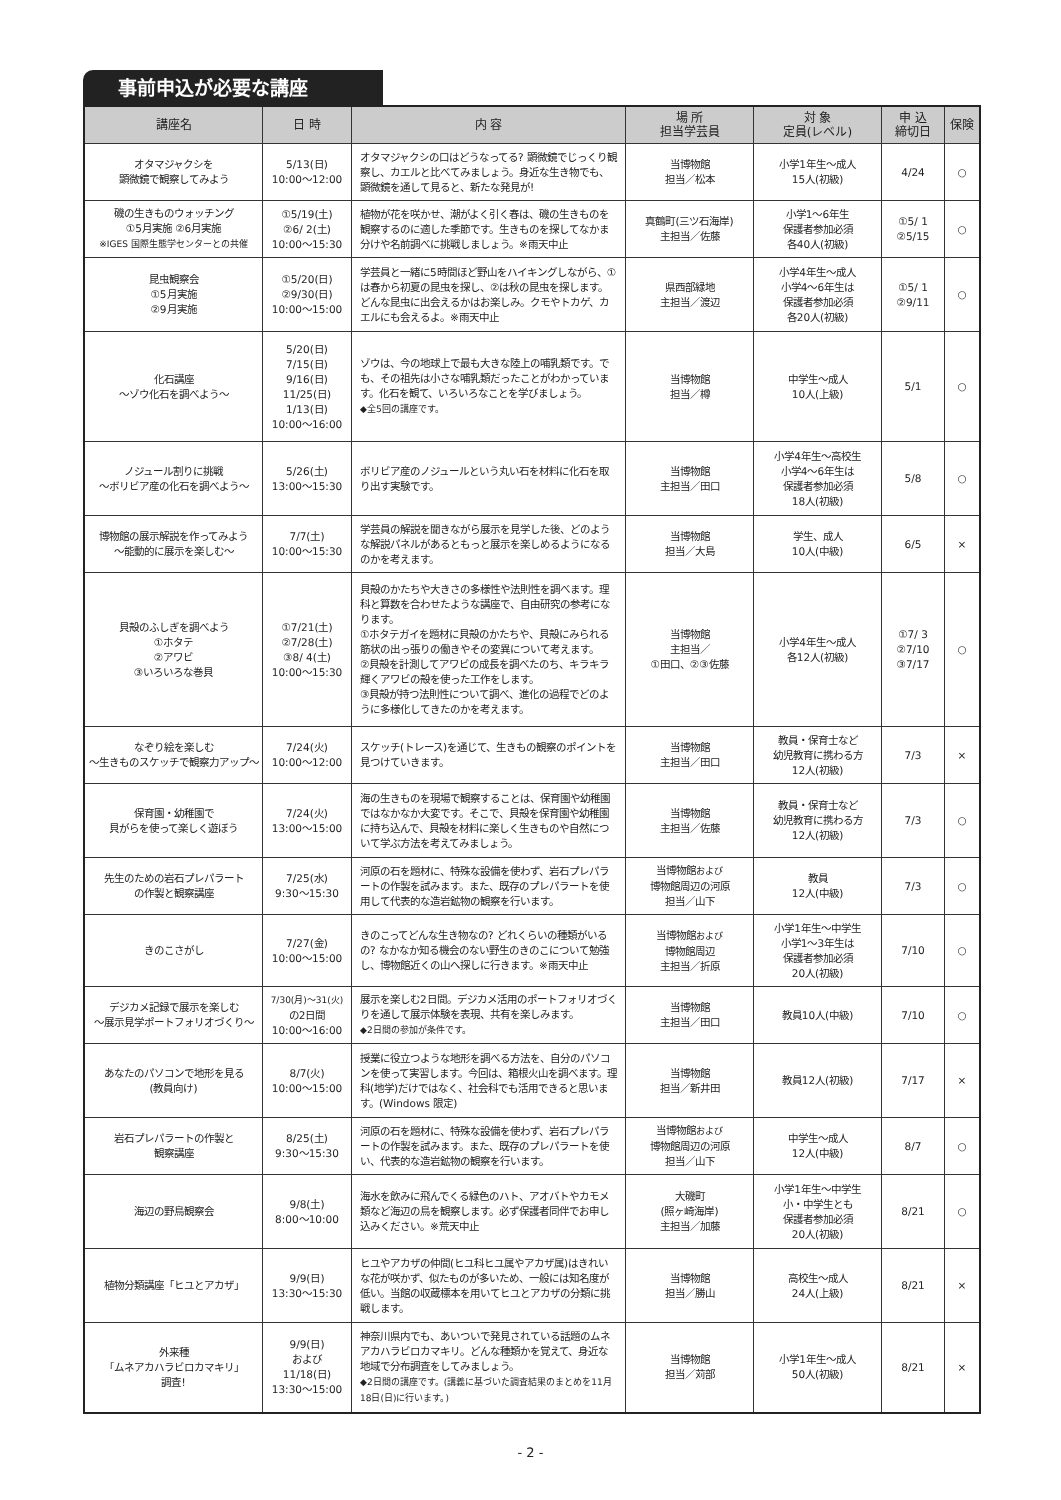事前申込が必要な講座
| 講座名 | 日 時 | 内 容 | 場 所 担当学芸員 | 対 象 定員(レベル) | 申 込 締切日 | 保険 |
| --- | --- | --- | --- | --- | --- | --- |
| オタマジャクシを 顕微鏡で観察してみよう | 5/13(日) 10:00～12:00 | オタマジャクシの口はどうなってる? 顕微鏡でじっくり観察し、カエルと比べてみましょう。身近な生き物でも、顕微鏡を通して見ると、新たな発見が! | 当博物館 担当／松本 | 小学1年生～成人 15人(初級) | 4/24 | ○ |
| 磯の生きものウォッチング ①5月実施 ②6月実施 ※IGES 国際生態学センターとの共催 | ①5/19(土) ②6/ 2(土) 10:00～15:30 | 植物が花を咲かせ、潮がよく引く春は、磯の生きものを観察するのに適した季節です。生きものを探してなかま分けや名前調べに挑戦しましょう。※雨天中止 | 真鶴町(三ツ石海岸) 主担当／佐藤 | 小学1～6年生 保護者参加必須 各40人(初級) | ①5/ 1 ②5/15 | ○ |
| 昆虫観察会 ①5月実施 ②9月実施 | ①5/20(日) ②9/30(日) 10:00～15:00 | 学芸員と一緒に5時間ほど野山をハイキングしながら、①は春から初夏の昆虫を探し、②は秋の昆虫を探します。どんな昆虫に出会えるかはお楽しみ。クモやトカゲ、カエルにも会えるよ。※雨天中止 | 県西部緑地 主担当／渡辺 | 小学4年生～成人 小学4～6年生は 保護者参加必須 各20人(初級) | ①5/ 1 ②9/11 | ○ |
| 化石講座 ～ゾウ化石を調べよう～ | 5/20(日) 7/15(日) 9/16(日) 11/25(日) 1/13(日) 10:00～16:00 | ゾウは、今の地球上で最も大きな陸上の哺乳類です。でも、その祖先は小さな哺乳類だったことがわかっています。化石を観て、いろいろなことを学びましょう。 ◆全5回の講座です。 | 当博物館 担当／樽 | 中学生～成人 10人(上級) | 5/1 | ○ |
| ノジュール割りに挑戦 ～ボリビア産の化石を調べよう～ | 5/26(土) 13:00～15:30 | ボリビア産のノジュールという丸い石を材料に化石を取り出す実験です。 | 当博物館 主担当／田口 | 小学4年生～高校生 小学4～6年生は 保護者参加必須 18人(初級) | 5/8 | ○ |
| 博物館の展示解説を作ってみよう ～能動的に展示を楽しむ～ | 7/7(土) 10:00～15:30 | 学芸員の解説を聞きながら展示を見学した後、どのような解説パネルがあるともっと展示を楽しめるようになるのかを考えます。 | 当博物館 担当／大島 | 学生、成人 10人(中級) | 6/5 | × |
| 貝殻のふしぎを調べよう ①ホタテ ②アワビ ③いろいろな巻貝 | ①7/21(土) ②7/28(土) ③8/ 4(土) 10:00～15:30 | 貝殻のかたちや大きさの多様性や法則性を調べます。理科と算数を合わせたような講座で、自由研究の参考になります。 ①ホタテガイを題材に貝殻のかたちや、貝殻にみられる筋状の出っ張りの働きやその変異について考えます。 ②貝殻を計測してアワビの成長を調べたのち、キラキラ輝くアワビの殻を使った工作をします。 ③貝殻が持つ法則性について調べ、進化の過程でどのように多様化してきたのかを考えます。 | 当博物館 主担当／ ①田口、②③佐藤 | 小学4年生～成人 各12人(初級) | ①7/ 3 ②7/10 ③7/17 | ○ |
| なぞり絵を楽しむ ～生きものスケッチで観察力アップ～ | 7/24(火) 10:00～12:00 | スケッチ(トレース)を通じて、生きもの観察のポイントを見つけていきます。 | 当博物館 主担当／田口 | 教員・保育士など 幼児教育に携わる方 12人(初級) | 7/3 | × |
| 保育園・幼稚園で 貝がらを使って楽しく遊ぼう | 7/24(火) 13:00～15:00 | 海の生きものを現場で観察することは、保育園や幼稚園ではなかなか大変です。そこで、貝殻を保育園や幼稚園に持ち込んで、貝殻を材料に楽しく生きものや自然について学ぶ方法を考えてみましょう。 | 当博物館 主担当／佐藤 | 教員・保育士など 幼児教育に携わる方 12人(初級) | 7/3 | ○ |
| 先生のための岩石プレパラート の作製と観察講座 | 7/25(水) 9:30～15:30 | 河原の石を題材に、特殊な設備を使わず、岩石プレパラートの作製を試みます。また、既存のプレパラートを使用して代表的な造岩鉱物の観察を行います。 | 当博物館 および 博物館周辺の河原 担当／山下 | 教員 12人(中級) | 7/3 | ○ |
| きのこさがし | 7/27(金) 10:00～15:00 | きのこってどんな生き物なの? どれくらいの種類がいるの? なかなか知る機会のない野生のきのこについて勉強し、博物館近くの山へ探しに行きます。※雨天中止 | 当博物館 および 博物館周辺 主担当／折原 | 小学1年生～中学生 小学1～3年生は 保護者参加必須 20人(初級) | 7/10 | ○ |
| デジカメ記録で展示を楽しむ ～展示見学ポートフォリオづくり～ | 7/30(月)～31(火) の2日間 10:00～16:00 | 展示を楽しむ2日間。デジカメ活用のポートフォリオづくりを通して展示体験を表現、共有を楽しみます。 ◆2日間の参加が条件です。 | 当博物館 主担当／田口 | 教員10人(中級) | 7/10 | ○ |
| あなたのパソコンで地形を見る (教員向け) | 8/7(火) 10:00～15:00 | 授業に役立つような地形を調べる方法を、自分のパソコンを使って実習します。今回は、箱根火山を調べます。理科(地学)だけではなく、社会科でも活用できると思います。(Windows 限定) | 当博物館 担当／新井田 | 教員12人(初級) | 7/17 | × |
| 岩石プレパラートの作製と 観察講座 | 8/25(土) 9:30～15:30 | 河原の石を題材に、特殊な設備を使わず、岩石プレパラートの作製を試みます。また、既存のプレパラートを使い、代表的な造岩鉱物の観察を行います。 | 当博物館 および 博物館周辺の河原 担当／山下 | 中学生～成人 12人(中級) | 8/7 | ○ |
| 海辺の野鳥観察会 | 9/8(土) 8:00～10:00 | 海水を飲みに飛んでくる緑色のハト、アオバトやカモメ類など海辺の鳥を観察します。必ず保護者同伴でお申し込みください。※荒天中止 | 大磯町 (照ヶ崎海岸) 主担当／加藤 | 小学1年生～中学生 小・中学生とも 保護者参加必須 20人(初級) | 8/21 | ○ |
| 植物分類講座「ヒユとアカザ」 | 9/9(日) 13:30～15:30 | ヒユやアカザの仲間(ヒユ科ヒユ属やアカザ属)はきれいな花が咲かず、似たものが多いため、一般には知名度が低い。当館の収蔵標本を用いてヒユとアカザの分類に挑戦します。 | 当博物館 担当／勝山 | 高校生～成人 24人(上級) | 8/21 | × |
| 外来種 「ムネアカハラビロカマキリ」 調査! | 9/9(日) および 11/18(日) 13:30～15:00 | 神奈川県内でも、あいついで発見されている話題のムネアカハラビロカマキリ。どんな種類かを覚えて、身近な地域で分布調査をしてみましょう。 ◆2日間の講座です。(講義に基づいた調査結果のまとめを11月18日(日)に行います。) | 当博物館 担当／苅部 | 小学1年生～成人 50人(初級) | 8/21 | × |
- 2 -